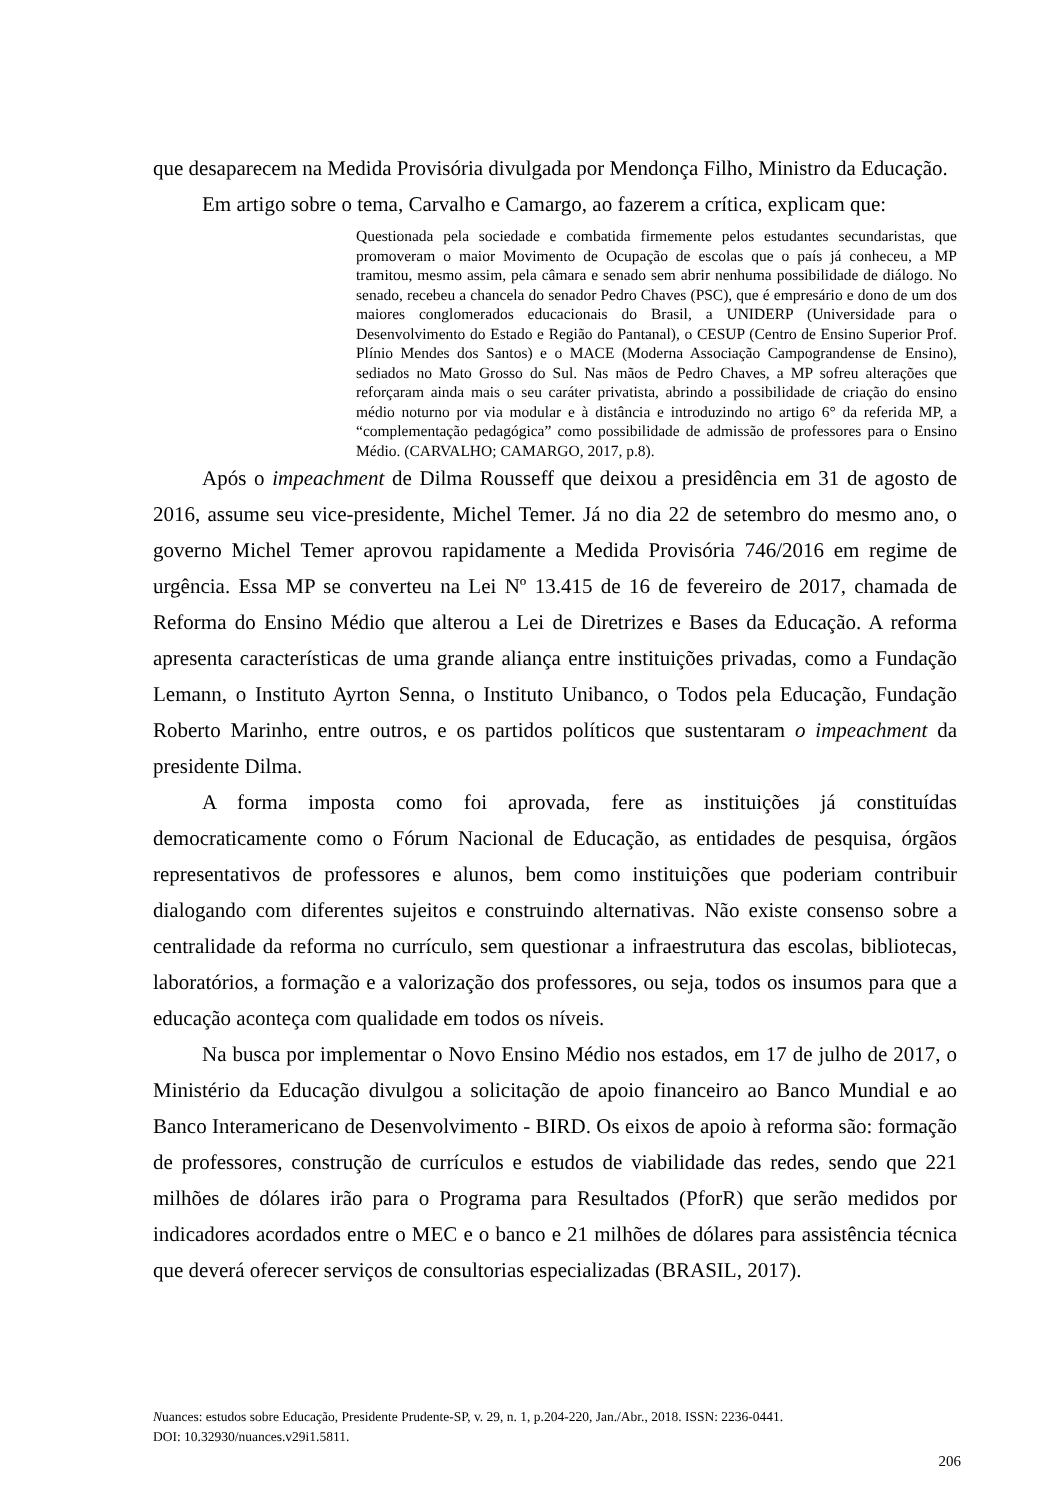que desaparecem na Medida Provisória divulgada por Mendonça Filho, Ministro da Educação.
Em artigo sobre o tema, Carvalho e Camargo, ao fazerem a crítica, explicam que:
Questionada pela sociedade e combatida firmemente pelos estudantes secundaristas, que promoveram o maior Movimento de Ocupação de escolas que o país já conheceu, a MP tramitou, mesmo assim, pela câmara e senado sem abrir nenhuma possibilidade de diálogo. No senado, recebeu a chancela do senador Pedro Chaves (PSC), que é empresário e dono de um dos maiores conglomerados educacionais do Brasil, a UNIDERP (Universidade para o Desenvolvimento do Estado e Região do Pantanal), o CESUP (Centro de Ensino Superior Prof. Plínio Mendes dos Santos) e o MACE (Moderna Associação Campograndense de Ensino), sediados no Mato Grosso do Sul. Nas mãos de Pedro Chaves, a MP sofreu alterações que reforçaram ainda mais o seu caráter privatista, abrindo a possibilidade de criação do ensino médio noturno por via modular e à distância e introduzindo no artigo 6° da referida MP, a “complementação pedagógica” como possibilidade de admissão de professores para o Ensino Médio. (CARVALHO; CAMARGO, 2017, p.8).
Após o impeachment de Dilma Rousseff que deixou a presidência em 31 de agosto de 2016, assume seu vice-presidente, Michel Temer. Já no dia 22 de setembro do mesmo ano, o governo Michel Temer aprovou rapidamente a Medida Provisória 746/2016 em regime de urgência. Essa MP se converteu na Lei Nº 13.415 de 16 de fevereiro de 2017, chamada de Reforma do Ensino Médio que alterou a Lei de Diretrizes e Bases da Educação. A reforma apresenta características de uma grande aliança entre instituições privadas, como a Fundação Lemann, o Instituto Ayrton Senna, o Instituto Unibanco, o Todos pela Educação, Fundação Roberto Marinho, entre outros, e os partidos políticos que sustentaram o impeachment da presidente Dilma.
A forma imposta como foi aprovada, fere as instituições já constituídas democraticamente como o Fórum Nacional de Educação, as entidades de pesquisa, órgãos representativos de professores e alunos, bem como instituições que poderiam contribuir dialogando com diferentes sujeitos e construindo alternativas. Não existe consenso sobre a centralidade da reforma no currículo, sem questionar a infraestrutura das escolas, bibliotecas, laboratórios, a formação e a valorização dos professores, ou seja, todos os insumos para que a educação aconteça com qualidade em todos os níveis.
Na busca por implementar o Novo Ensino Médio nos estados, em 17 de julho de 2017, o Ministério da Educação divulgou a solicitação de apoio financeiro ao Banco Mundial e ao Banco Interamericano de Desenvolvimento - BIRD. Os eixos de apoio à reforma são: formação de professores, construção de currículos e estudos de viabilidade das redes, sendo que 221 milhões de dólares irão para o Programa para Resultados (PforR) que serão medidos por indicadores acordados entre o MEC e o banco e 21 milhões de dólares para assistência técnica que deverá oferecer serviços de consultorias especializadas (BRASIL, 2017).
Nuances: estudos sobre Educação, Presidente Prudente-SP, v. 29, n. 1, p.204-220, Jan./Abr., 2018. ISSN: 2236-0441.
DOI: 10.32930/nuances.v29i1.5811.
206